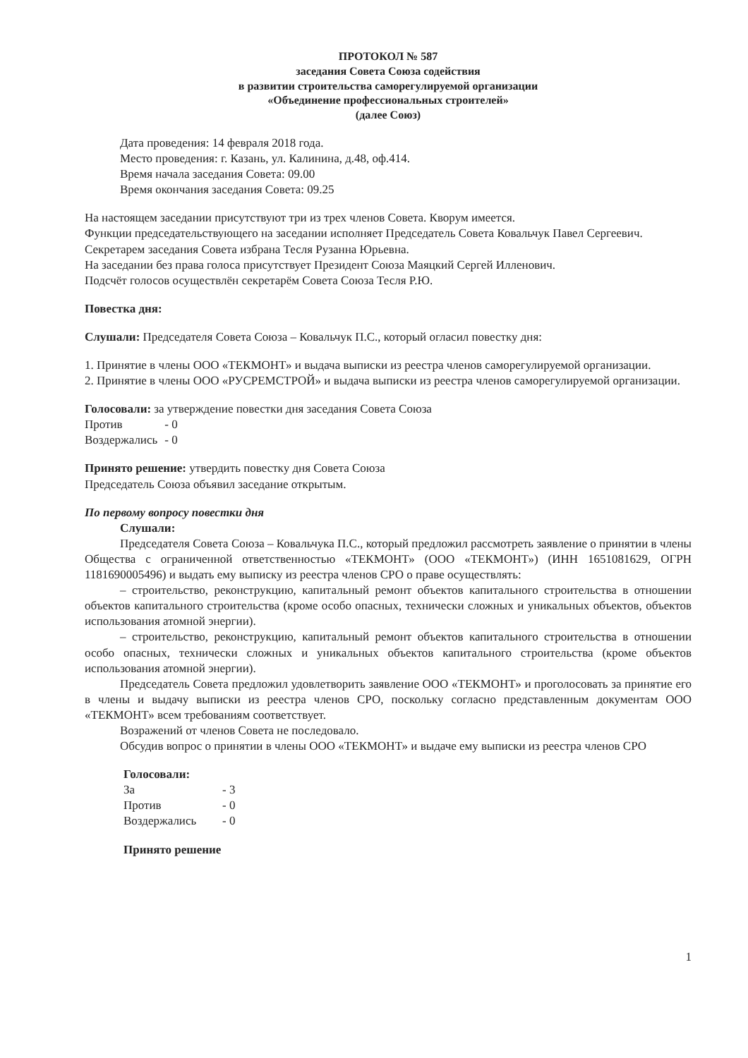ПРОТОКОЛ № 587
заседания Совета Союза содействия
в развитии строительства саморегулируемой организации
«Объединение профессиональных строителей»
(далее Союз)
Дата проведения: 14 февраля 2018 года.
Место проведения: г. Казань, ул. Калинина, д.48, оф.414.
Время начала заседания Совета: 09.00
Время окончания заседания Совета: 09.25
На настоящем заседании присутствуют три из трех членов Совета. Кворум имеется.
Функции председательствующего на заседании исполняет Председатель Совета Ковальчук Павел Сергеевич.
Секретарем заседания Совета избрана Тесля Рузанна Юрьевна.
На заседании без права голоса присутствует Президент Союза Маяцкий Сергей Илленович.
Подсчёт голосов осуществлён секретарём Совета Союза Тесля Р.Ю.
Повестка дня:
Слушали: Председателя Совета Союза – Ковальчук П.С., который огласил повестку дня:
1. Принятие в члены ООО «ТЕКМОНТ» и выдача выписки из реестра членов саморегулируемой организации.
2. Принятие в члены ООО «РУСРЕМСТРОЙ» и выдача выписки из реестра членов саморегулируемой организации.
Голосовали: за утверждение повестки дня заседания Совета Союза
| Против | - 0 |
| Воздержались | - 0 |
Принято решение: утвердить повестку дня Совета Союза
Председатель Союза объявил заседание открытым.
По первому вопросу повестки дня
Слушали:
Председателя Совета Союза – Ковальчука П.С., который предложил рассмотреть заявление о принятии в члены Общества с ограниченной ответственностью «ТЕКМОНТ» (ООО «ТЕКМОНТ») (ИНН 1651081629, ОГРН 1181690005496) и выдать ему выписку из реестра членов СРО о праве осуществлять:
– строительство, реконструкцию, капитальный ремонт объектов капитального строительства в отношении объектов капитального строительства (кроме особо опасных, технически сложных и уникальных объектов, объектов использования атомной энергии).
– строительство, реконструкцию, капитальный ремонт объектов капитального строительства в отношении особо опасных, технически сложных и уникальных объектов капитального строительства (кроме объектов использования атомной энергии).
Председатель Совета предложил удовлетворить заявление ООО «ТЕКМОНТ» и проголосовать за принятие его в члены и выдачу выписки из реестра членов СРО, поскольку согласно представленным документам ООО «ТЕКМОНТ» всем требованиям соответствует.
Возражений от членов Совета не последовало.
Обсудив вопрос о принятии в члены ООО «ТЕКМОНТ» и выдаче ему выписки из реестра членов СРО
Голосовали:
| За | - 3 |
| Против | - 0 |
| Воздержались | - 0 |
Принято решение
1